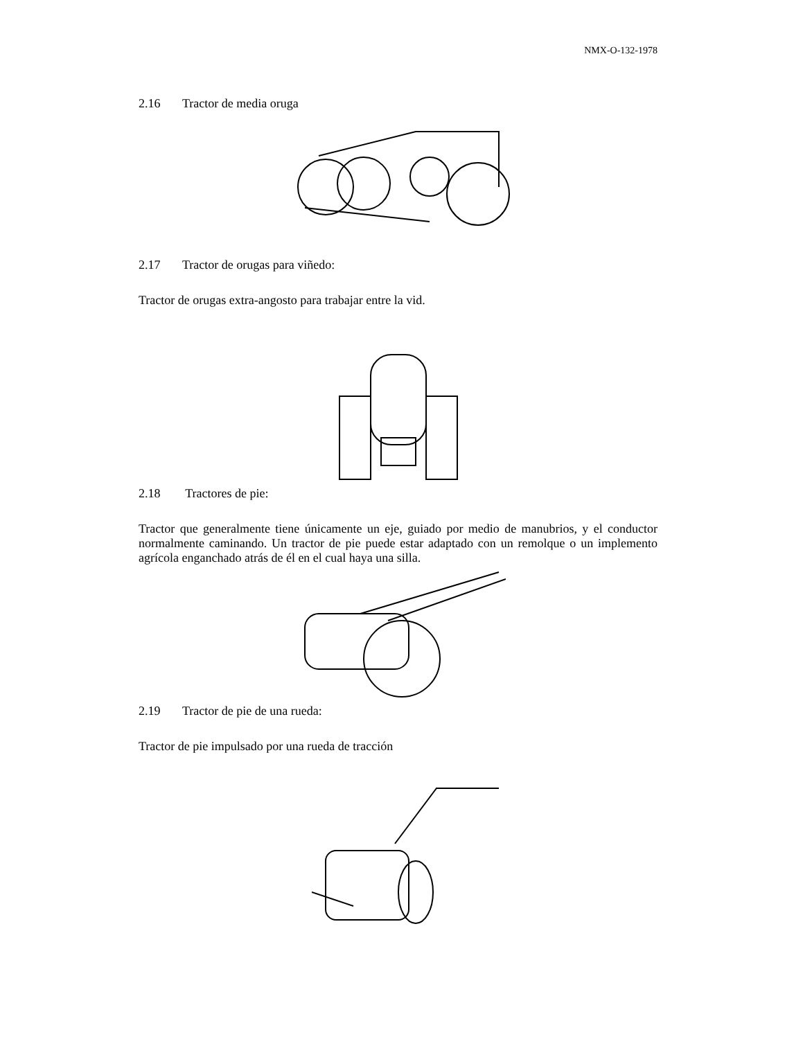NMX-O-132-1978
2.16 Tractor de media oruga
2.17 Tractor de orugas para viñedo:
Tractor de orugas extra-angosto para trabajar entre la vid.
2.18 Tractores de pie:
Tractor que generalmente tiene únicamente un eje, guiado por medio de manubrios, y el conductor normalmente caminando. Un tractor de pie puede estar adaptado con un remolque o un implemento agrícola enganchado atrás de él en el cual haya una silla.
2.19 Tractor de pie de una rueda:
Tractor de pie impulsado por una rueda de tracción